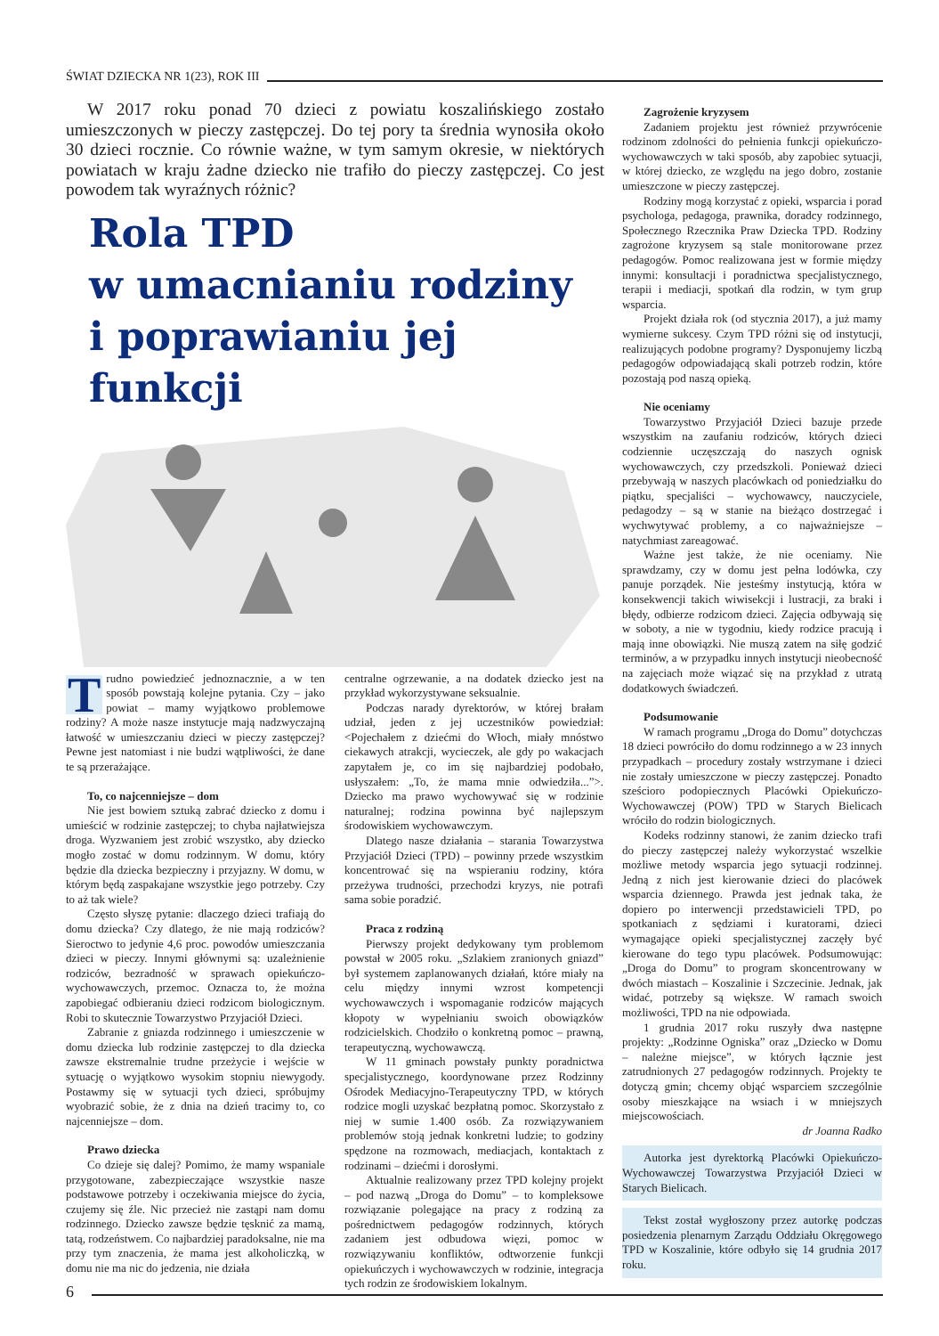ŚWIAT DZIECKA NR 1(23), ROK III
W 2017 roku ponad 70 dzieci z powiatu koszalińskiego zostało umieszczonych w pieczy zastępczej. Do tej pory ta średnia wynosiła około 30 dzieci rocznie. Co równie ważne, w tym samym okresie, w niektórych powiatach w kraju żadne dziecko nie trafiło do pieczy zastępczej. Co jest powodem tak wyraźnych różnic?
Rola TPD
w umacnianiu rodziny
i poprawianiu jej funkcji
Trudno powiedzieć jednoznacznie, a w ten sposób powstają kolejne pytania. Czy – jako powiat – mamy wyjątkowo problemowe rodziny? A może nasze instytucje mają nadzwyczajną łatwość w umieszczaniu dzieci w pieczy zastępczej? Pewne jest natomiast i nie budzi wątpliwości, że dane te są przerażające.
To, co najcenniejsze – dom
Nie jest bowiem sztuką zabrać dziecko z domu i umieścić w rodzinie zastępczej; to chyba najłatwiejsza droga. Wyzwaniem jest zrobić wszystko, aby dziecko mogło zostać w domu rodzinnym. W domu, który będzie dla dziecka bezpieczny i przyjazny. W domu, w którym będą zaspakajane wszystkie jego potrzeby. Czy to aż tak wiele?
Często słyszę pytanie: dlaczego dzieci trafiają do domu dziecka? Czy dlatego, że nie mają rodziców? Sieroctwo to jedynie 4,6 proc. powodów umieszczania dzieci w pieczy. Innymi głównymi są: uzależnienie rodziców, bezradność w sprawach opiekuńczo-wychowawczych, przemoc. Oznacza to, że można zapobiegać odbieraniu dzieci rodzicom biologicznym. Robi to skutecznie Towarzystwo Przyjaciół Dzieci.
Zabranie z gniazda rodzinnego i umieszczenie w domu dziecka lub rodzinie zastępczej to dla dziecka zawsze ekstremalnie trudne przeżycie i wejście w sytuację o wyjątkowo wysokim stopniu niewygody. Postawmy się w sytuacji tych dzieci, spróbujmy wyobrazić sobie, że z dnia na dzień tracimy to, co najcenniejsze – dom.
Prawo dziecka
Co dzieje się dalej? Pomimo, że mamy wspaniale przygotowane, zabezpieczające wszystkie nasze podstawowe potrzeby i oczekiwania miejsce do życia, czujemy się źle. Nic przecież nie zastąpi nam domu rodzinnego. Dziecko zawsze będzie tęsknić za mamą, tatą, rodzeństwem. Co najbardziej paradoksalne, nie ma przy tym znaczenia, że mama jest alkoholiczką, w domu nie ma nic do jedzenia, nie działa
centralne ogrzewanie, a na dodatek dziecko jest na przykład wykorzystywane seksualnie.
Podczas narady dyrektorów, w której brałam udział, jeden z jej uczestników powiedział: <Pojechałem z dziećmi do Włoch, miały mnóstwo ciekawych atrakcji, wycieczek, ale gdy po wakacjach zapytałem je, co im się najbardziej podobało, usłyszałem: „To, że mama mnie odwiedziła...”>. Dziecko ma prawo wychowywać się w rodzinie naturalnej; rodzina powinna być najlepszym środowiskiem wychowawczym.
Dlatego nasze działania – starania Towarzystwa Przyjaciół Dzieci (TPD) – powinny przede wszystkim koncentrować się na wspieraniu rodziny, która przeżywa trudności, przechodzi kryzys, nie potrafi sama sobie poradzić.
Praca z rodziną
Pierwszy projekt dedykowany tym problemom powstał w 2005 roku. „Szlakiem zranionych gniazd” był systemem zaplanowanych działań, które miały na celu między innymi wzrost kompetencji wychowawczych i wspomaganie rodziców mających kłopoty w wypełnianiu swoich obowiązków rodzicielskich. Chodziło o konkretną pomoc – prawną, terapeutyczną, wychowawczą.
W 11 gminach powstały punkty poradnictwa specjalistycznego, koordynowane przez Rodzinny Ośrodek Mediacyjno-Terapeutyczny TPD, w których rodzice mogli uzyskać bezpłatną pomoc. Skorzystało z niej w sumie 1.400 osób. Za rozwiązywaniem problemów stoją jednak konkretni ludzie; to godziny spędzone na rozmowach, mediacjach, kontaktach z rodzinami – dziećmi i dorosłymi.
Aktualnie realizowany przez TPD kolejny projekt – pod nazwą „Droga do Domu” – to kompleksowe rozwiązanie polegające na pracy z rodziną za pośrednictwem pedagogów rodzinnych, których zadaniem jest odbudowa więzi, pomoc w rozwiązywaniu konfliktów, odtworzenie funkcji opiekuńczych i wychowawczych w rodzinie, integracja tych rodzin ze środowiskiem lokalnym.
Zagrożenie kryzysem
Zadaniem projektu jest również przywrócenie rodzinom zdolności do pełnienia funkcji opiekuńczo-wychowawczych w taki sposób, aby zapobiec sytuacji, w której dziecko, ze względu na jego dobro, zostanie umieszczone w pieczy zastępczej.
Rodziny mogą korzystać z opieki, wsparcia i porad psychologa, pedagoga, prawnika, doradcy rodzinnego, Społecznego Rzecznika Praw Dziecka TPD. Rodziny zagrożone kryzysem są stale monitorowane przez pedagogów. Pomoc realizowana jest w formie między innymi: konsultacji i poradnictwa specjalistycznego, terapii i mediacji, spotkań dla rodzin, w tym grup wsparcia.
Projekt działa rok (od stycznia 2017), a już mamy wymierne sukcesy. Czym TPD różni się od instytucji, realizujących podobne programy? Dysponujemy liczbą pedagogów odpowiadającą skali potrzeb rodzin, które pozostają pod naszą opieką.
Nie oceniamy
Towarzystwo Przyjaciół Dzieci bazuje przede wszystkim na zaufaniu rodziców, których dzieci codziennie uczęszczają do naszych ognisk wychowawczych, czy przedszkoli. Ponieważ dzieci przebywają w naszych placówkach od poniedziałku do piątku, specjaliści – wychowawcy, nauczyciele, pedagodzy – są w stanie na bieżąco dostrzegać i wychwytywać problemy, a co najważniejsze – natychmiast zareagować.
Ważne jest także, że nie oceniamy. Nie sprawdzamy, czy w domu jest pełna lodówka, czy panuje porządek. Nie jesteśmy instytucją, która w konsekwencji takich wiwisekcji i lustracji, za braki i błędy, odbierze rodzicom dzieci. Zajęcia odbywają się w soboty, a nie w tygodniu, kiedy rodzice pracują i mają inne obowiązki. Nie muszą zatem na siłę godzić terminów, a w przypadku innych instytucji nieobecność na zajęciach może wiązać się na przykład z utratą dodatkowych świadczeń.
Podsumowanie
W ramach programu „Droga do Domu” dotychczas 18 dzieci powróciło do domu rodzinnego a w 23 innych przypadkach – procedury zostały wstrzymane i dzieci nie zostały umieszczone w pieczy zastępczej. Ponadto sześcioro podopiecznych Placówki Opiekuńczo-Wychowawczej (POW) TPD w Starych Bielicach wróciło do rodzin biologicznych.
Kodeks rodzinny stanowi, że zanim dziecko trafi do pieczy zastępczej należy wykorzystać wszelkie możliwe metody wsparcia jego sytuacji rodzinnej. Jedną z nich jest kierowanie dzieci do placówek wsparcia dziennego. Prawda jest jednak taka, że dopiero po interwencji przedstawicieli TPD, po spotkaniach z sędziami i kuratorami, dzieci wymagające opieki specjalistycznej zaczęły być kierowane do tego typu placówek. Podsumowując: „Droga do Domu” to program skoncentrowany w dwóch miastach – Koszalinie i Szczecinie. Jednak, jak widać, potrzeby są większe. W ramach swoich możliwości, TPD na nie odpowiada.
1 grudnia 2017 roku ruszyły dwa następne projekty: „Rodzinne Ogniska” oraz „Dziecko w Domu – należne miejsce”, w których łącznie jest zatrudnionych 27 pedagogów rodzinnych. Projekty te dotyczą gmin; chcemy objąć wsparciem szczególnie osoby mieszkające na wsiach i w mniejszych miejscowościach.
dr Joanna Radko
Autorka jest dyrektorką Placówki Opiekuńczo-Wychowawczej Towarzystwa Przyjaciół Dzieci w Starych Bielicach.
Tekst został wygłoszony przez autorkę podczas posiedzenia plenarnym Zarządu Oddziału Okręgowego TPD w Koszalinie, które odbyło się 14 grudnia 2017 roku.
6